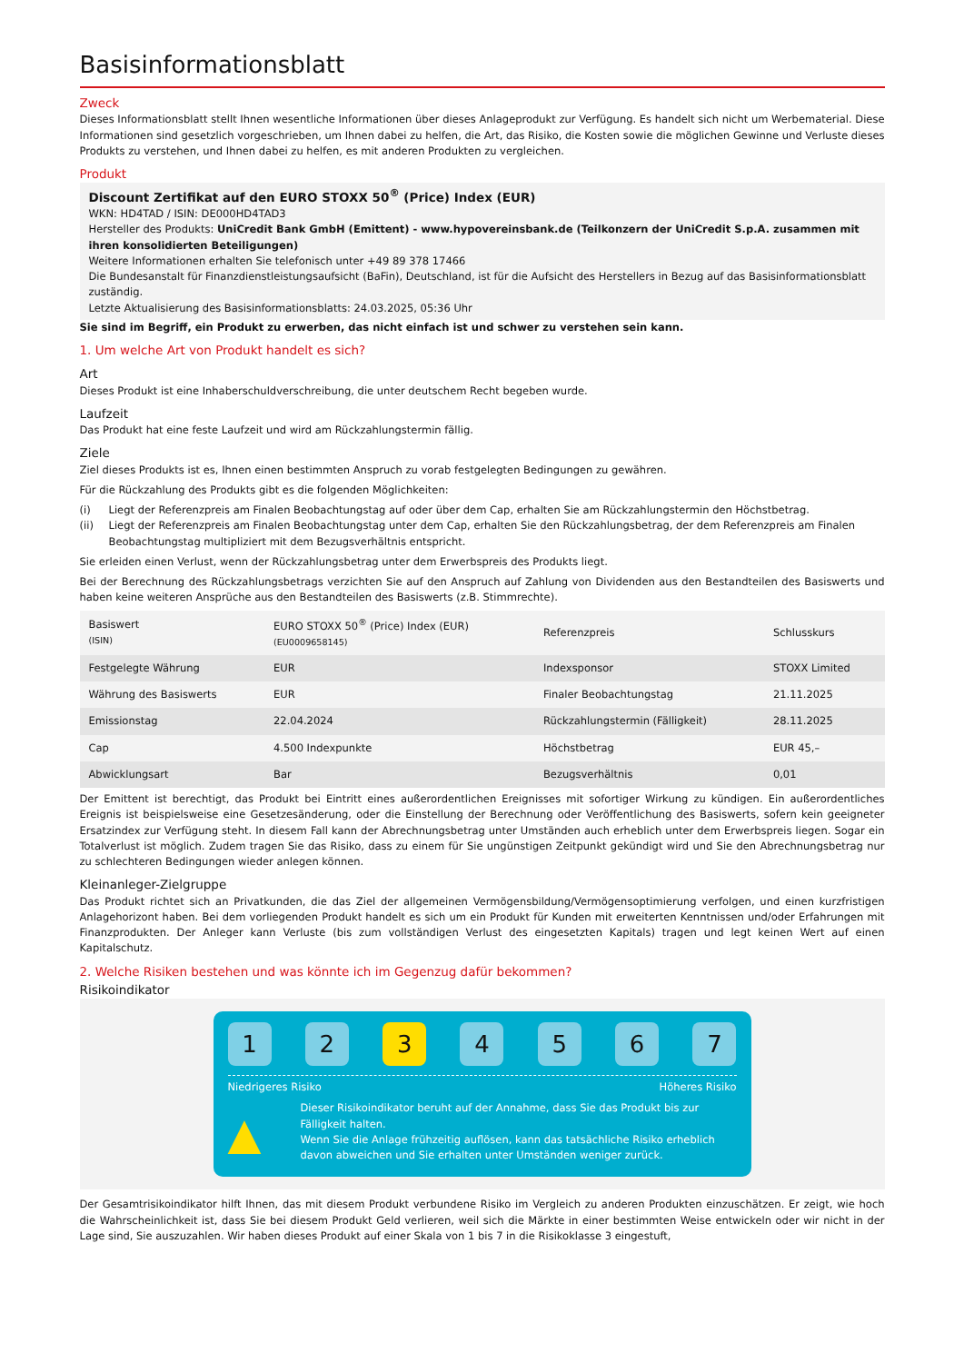Basisinformationsblatt
Zweck
Dieses Informationsblatt stellt Ihnen wesentliche Informationen über dieses Anlageprodukt zur Verfügung. Es handelt sich nicht um Werbematerial. Diese Informationen sind gesetzlich vorgeschrieben, um Ihnen dabei zu helfen, die Art, das Risiko, die Kosten sowie die möglichen Gewinne und Verluste dieses Produkts zu verstehen, und Ihnen dabei zu helfen, es mit anderen Produkten zu vergleichen.
Produkt
Discount Zertifikat auf den EURO STOXX 50<sup>®</sup> (Price) Index (EUR)
WKN: HD4TAD / ISIN: DE000HD4TAD3
Hersteller des Produkts: UniCredit Bank GmbH (Emittent) - www.hypovereinsbank.de (Teilkonzern der UniCredit S.p.A. zusammen mit ihren konsolidierten Beteiligungen)
Weitere Informationen erhalten Sie telefonisch unter +49 89 378 17466
Die Bundesanstalt für Finanzdienstleistungsaufsicht (BaFin), Deutschland, ist für die Aufsicht des Herstellers in Bezug auf das Basisinformationsblatt zuständig.
Letzte Aktualisierung des Basisinformationsblatts: 24.03.2025, 05:36 Uhr
Sie sind im Begriff, ein Produkt zu erwerben, das nicht einfach ist und schwer zu verstehen sein kann.
1. Um welche Art von Produkt handelt es sich?
Art
Dieses Produkt ist eine Inhaberschuldverschreibung, die unter deutschem Recht begeben wurde.
Laufzeit
Das Produkt hat eine feste Laufzeit und wird am Rückzahlungstermin fällig.
Ziele
Ziel dieses Produkts ist es, Ihnen einen bestimmten Anspruch zu vorab festgelegten Bedingungen zu gewähren.
Für die Rückzahlung des Produkts gibt es die folgenden Möglichkeiten:
(i) Liegt der Referenzpreis am Finalen Beobachtungstag auf oder über dem Cap, erhalten Sie am Rückzahlungstermin den Höchstbetrag.
(ii) Liegt der Referenzpreis am Finalen Beobachtungstag unter dem Cap, erhalten Sie den Rückzahlungsbetrag, der dem Referenzpreis am Finalen Beobachtungstag multipliziert mit dem Bezugsverhältnis entspricht.
Sie erleiden einen Verlust, wenn der Rückzahlungsbetrag unter dem Erwerbspreis des Produkts liegt.
Bei der Berechnung des Rückzahlungsbetrags verzichten Sie auf den Anspruch auf Zahlung von Dividenden aus den Bestandteilen des Basiswerts und haben keine weiteren Ansprüche aus den Bestandteilen des Basiswerts (z.B. Stimmrechte).
| Basiswert (ISIN) | EURO STOXX 50<sup>®</sup> (Price) Index (EUR) (EU0009658145) | Referenzpreis | Schlusskurs |
| Festgelegte Währung | EUR | Indexsponsor | STOXX Limited |
| Währung des Basiswerts | EUR | Finaler Beobachtungstag | 21.11.2025 |
| Emissionstag | 22.04.2024 | Rückzahlungstermin (Fälligkeit) | 28.11.2025 |
| Cap | 4.500 Indexpunkte | Höchstbetrag | EUR 45,– |
| Abwicklungsart | Bar | Bezugsverhältnis | 0,01 |
Der Emittent ist berechtigt, das Produkt bei Eintritt eines außerordentlichen Ereignisses mit sofortiger Wirkung zu kündigen. Ein außerordentliches Ereignis ist beispielsweise eine Gesetzesänderung, oder die Einstellung der Berechnung oder Veröffentlichung des Basiswerts, sofern kein geeigneter Ersatzindex zur Verfügung steht. In diesem Fall kann der Abrechnungsbetrag unter Umständen auch erheblich unter dem Erwerbspreis liegen. Sogar ein Totalverlust ist möglich. Zudem tragen Sie das Risiko, dass zu einem für Sie ungünstigen Zeitpunkt gekündigt wird und Sie den Abrechnungsbetrag nur zu schlechteren Bedingungen wieder anlegen können.
Kleinanleger-Zielgruppe
Das Produkt richtet sich an Privatkunden, die das Ziel der allgemeinen Vermögensbildung/Vermögensoptimierung verfolgen, und einen kurzfristigen Anlagehorizont haben. Bei dem vorliegenden Produkt handelt es sich um ein Produkt für Kunden mit erweiterten Kenntnissen und/oder Erfahrungen mit Finanzprodukten. Der Anleger kann Verluste (bis zum vollständigen Verlust des eingesetzten Kapitals) tragen und legt keinen Wert auf einen Kapitalschutz.
2. Welche Risiken bestehen und was könnte ich im Gegenzug dafür bekommen?
Risikoindikator
1 2 3 4 5 6 7
Niedrigeres Risiko Höheres Risiko
▲
Dieser Risikoindikator beruht auf der Annahme, dass Sie das Produkt bis zur Fälligkeit halten.
Wenn Sie die Anlage frühzeitig auflösen, kann das tatsächliche Risiko erheblich davon abweichen und Sie erhalten unter Umständen weniger zurück.
Der Gesamtrisikoindikator hilft Ihnen, das mit diesem Produkt verbundene Risiko im Vergleich zu anderen Produkten einzuschätzen. Er zeigt, wie hoch die Wahrscheinlichkeit ist, dass Sie bei diesem Produkt Geld verlieren, weil sich die Märkte in einer bestimmten Weise entwickeln oder wir nicht in der Lage sind, Sie auszuzahlen. Wir haben dieses Produkt auf einer Skala von 1 bis 7 in die Risikoklasse 3 eingestuft,